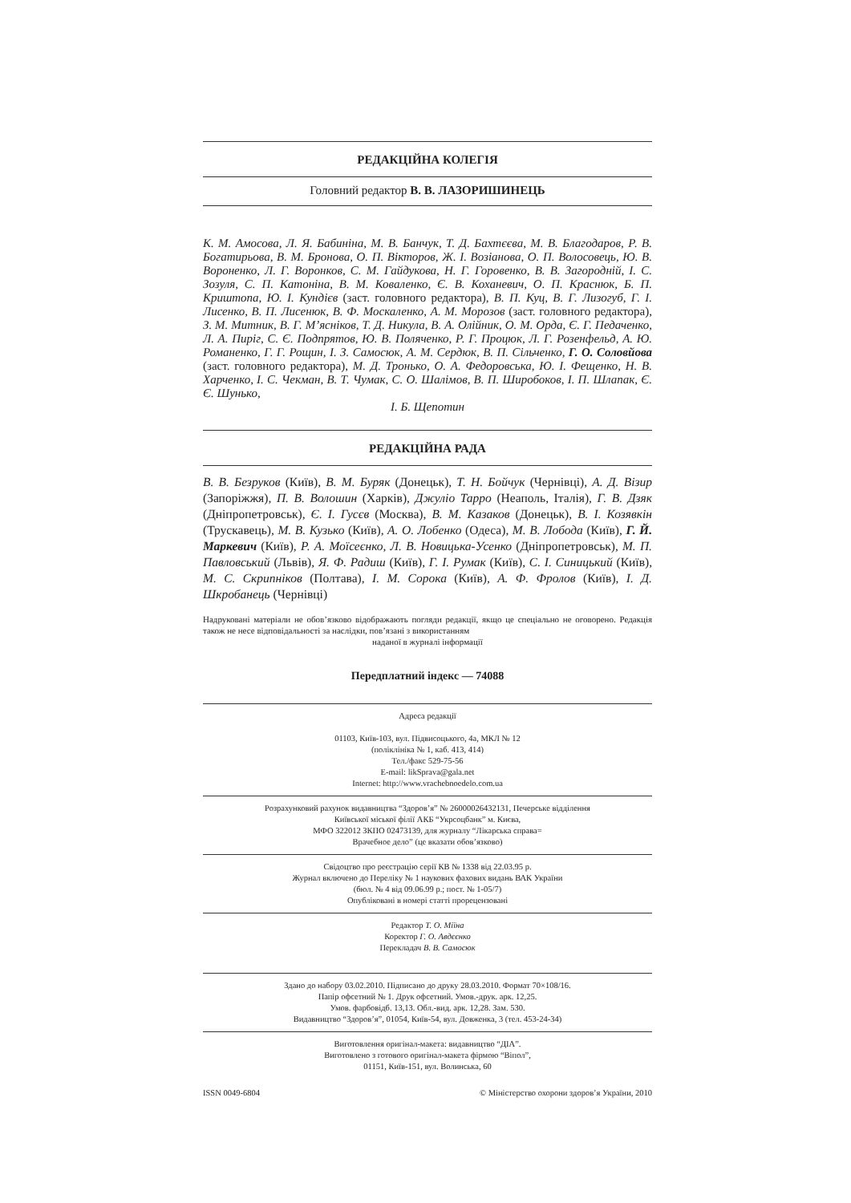РЕДАКЦІЙНА КОЛЕГІЯ
Головний редактор В. В. ЛАЗОРИШИНЕЦЬ
К. М. Амосова, Л. Я. Бабиніна, М. В. Банчук, Т. Д. Бахтєєва, М. В. Благодаров, Р. В. Богатирьова, В. М. Бронова, О. П. Вікторов, Ж. І. Возіанова, О. П. Волосовець, Ю. В. Вороненко, Л. Г. Воронков, С. М. Гайдукова, Н. Г. Горовенко, В. В. Загородній, І. С. Зозуля, С. П. Катоніна, В. М. Коваленко, Є. В. Коханевич, О. П. Краснюк, Б. П. Криштопа, Ю. І. Кундієв (заст. головного редактора), В. П. Куц, В. Г. Лизогуб, Г. І. Лисенко, В. П. Лисенюк, В. Ф. Москаленко, А. М. Морозов (заст. головного редактора), З. М. Митник, В. Г. М’ясніков, Т. Д. Никула, В. А. Олійник, О. М. Орда, Є. Г. Педаченко, Л. А. Пиріг, С. Є. Подпрятов, Ю. В. Поляченко, Р. Г. Процюк, Л. Г. Розенфельд, А. Ю. Романенко, Г. Г. Рощин, І. З. Самосюк, А. М. Сердюк, В. П. Сільченко, Г. О. Соловйова (заст. головного редактора), М. Д. Тронько, О. А. Федоровська, Ю. І. Фещенко, Н. В. Харченко, І. С. Чекман, В. Т. Чумак, С. О. Шалімов, В. П. Широбоков, І. П. Шлапак, Є. Є. Шунько,
І. Б. Щепотин
РЕДАКЦІЙНА РАДА
В. В. Безруков (Київ), В. М. Буряк (Донецьк), Т. Н. Бойчук (Чернівці), А. Д. Візир (Запоріжжя), П. В. Волошин (Харків), Джуліо Тарро (Неаполь, Італія), Г. В. Дзяк (Дніпропетровськ), Є. І. Гусєв (Москва), В. М. Казаков (Донецьк), В. І. Козявкін (Трускавець), М. В. Кузько (Київ), А. О. Лобенко (Одеса), М. В. Лобода (Київ), Г. Й. Маркевич (Київ), Р. А. Моїсеєнко, Л. В. Новицька-Усенко (Дніпропетровськ), М. П. Павловський (Львів), Я. Ф. Радиш (Київ), Г. І. Румак (Київ), С. І. Синицький (Київ), М. С. Скрипніков (Полтава), І. М. Сорока (Київ), А. Ф. Фролов (Київ), І. Д. Шкробанець (Чернівці)
Надруковані матеріали не обов’язково відображають погляди редакції, якщо це спеціально не оговорено. Редакція також не несе відповідальності за наслідки, пов’язані з використанням
наданої в журналі інформації
Передплатний індекс — 74088
Адреса редакції
01103, Київ-103, вул. Підвисоцького, 4а, МКЛ № 12
(поліклініка № 1, каб. 413, 414)
Тел./факс 529-75-56
E-mail: likSprava@gala.net
Internet: http://www.vrachebnoedelo.com.ua
Розрахунковий рахунок видавництва “Здоров’я” № 26000026432131, Печерське відділення
Київської міської філії АКБ “Укрсоцбанк” м. Києва,
МФО 322012 ЗКПО 02473139, для журналу “Лікарська справа=
Врачебное дело” (це вказати обов’язково)
Свідоцтво про реєстрацію серії КВ № 1338 від 22.03.95 р.
Журнал включено до Переліку № 1 наукових фахових видань ВАК України
(бюл. № 4 від 09.06.99 р.; пост. № 1-05/7)
Опубліковані в номері статті прорецензовані
Редактор Т. О. Міїна
Коректор Г. О. Авдєєнко
Перекладач В. В. Самосюк
Здано до набору 03.02.2010. Підписано до друку 28.03.2010. Формат 70×108/16.
Папір офсетний № 1. Друк офсетний. Умов.-друк. арк. 12,25.
Умов. фарбовідб. 13,13. Обл.-вид. арк. 12,28. Зам. 530.
Видавництво “Здоров’я”, 01054, Київ-54, вул. Довженка, 3 (тел. 453-24-34)
Виготовлення оригінал-макета: видавництво “ДІА”.
Виготовлено з готового оригінал-макета фірмою “Віпол”,
01151, Київ-151, вул. Волинська, 60
ISSN 0049-6804 © Міністерство охорони здоров’я України, 2010